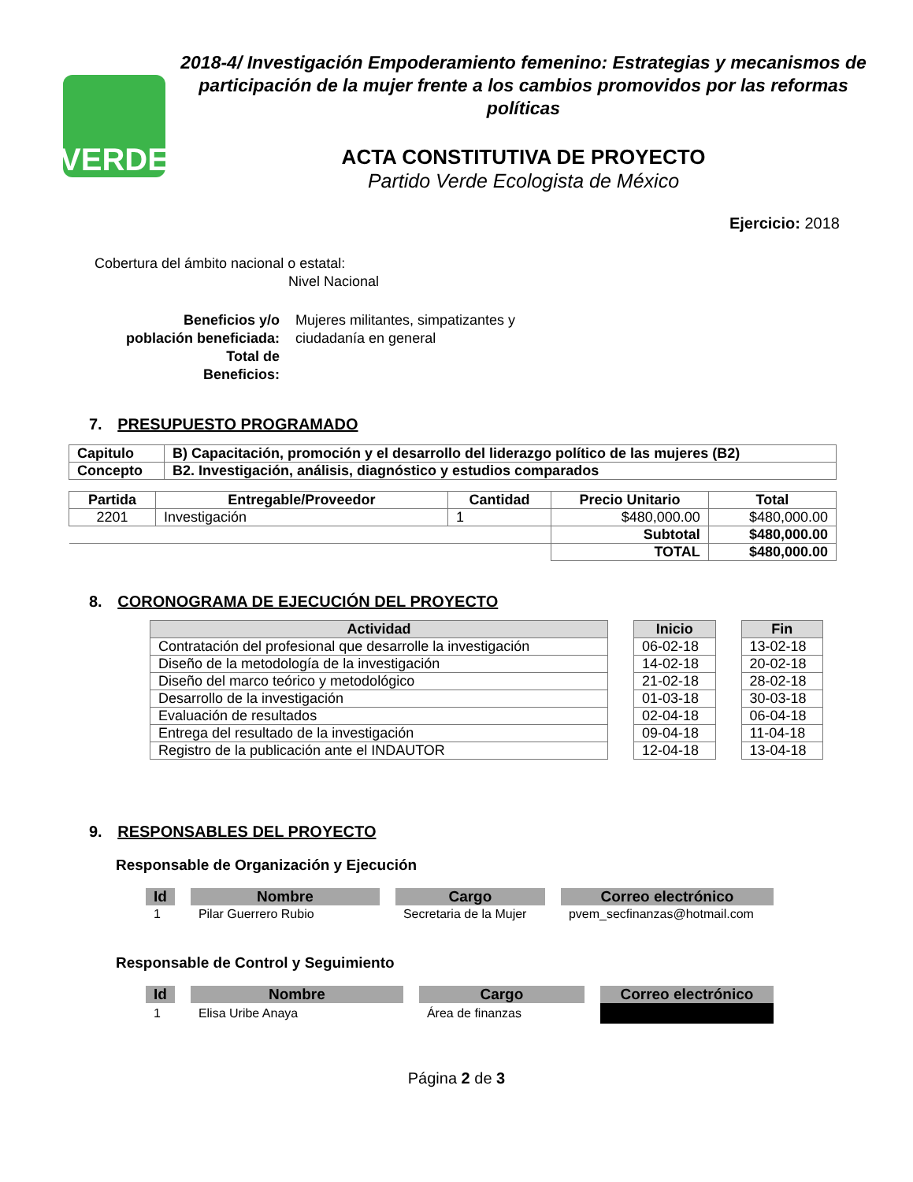VERDE
2018-4/ Investigación Empoderamiento femenino: Estrategias y mecanismos de participación de la mujer frente a los cambios promovidos por las reformas políticas
ACTA CONSTITUTIVA DE PROYECTO
Partido Verde Ecologista de México
Ejercicio: 2018
Cobertura del ámbito nacional o estatal:
Nivel Nacional
Beneficios y/o
población beneficiada:
Total de
Beneficios:
Mujeres militantes, simpatizantes y ciudadanía en general
7. PRESUPUESTO PROGRAMADO
| Capitulo | B) Capacitación, promoción y el desarrollo del liderazgo político de las mujeres (B2) |
| Concepto | B2. Investigación, análisis, diagnóstico y estudios comparados |
| Partida | Entregable/Proveedor | Cantidad | Precio Unitario | Total |
| --- | --- | --- | --- | --- |
| 2201 | Investigación | 1 | $480,000.00 | $480,000.00 |
| | | | Subtotal | $480,000.00 |
| | | | TOTAL | $480,000.00 |
8. CORONOGRAMA DE EJECUCIÓN DEL PROYECTO
| Actividad | | Inicio | | Fin |
| --- | --- | --- | --- | --- |
| Contratación del profesional que desarrolle la investigación | | 06-02-18 | | 13-02-18 |
| Diseño de la metodología de la investigación | | 14-02-18 | | 20-02-18 |
| Diseño del marco teórico y metodológico | | 21-02-18 | | 28-02-18 |
| Desarrollo de la investigación | | 01-03-18 | | 30-03-18 |
| Evaluación de resultados | | 02-04-18 | | 06-04-18 |
| Entrega del resultado de la investigación | | 09-04-18 | | 11-04-18 |
| Registro de la publicación ante el INDAUTOR | | 12-04-18 | | 13-04-18 |
9. RESPONSABLES DEL PROYECTO
Responsable de Organización y Ejecución
| Id | Nombre | Cargo | Correo electrónico |
| --- | --- | --- | --- |
| 1 | Pilar Guerrero Rubio | Secretaria de la Mujer | pvem_secfinanzas@hotmail.com |
Responsable de Control y Seguimiento
| Id | Nombre | Cargo | Correo electrónico |
| --- | --- | --- | --- |
| 1 | Elisa Uribe Anaya | Área de finanzas | |
Página 2 de 3